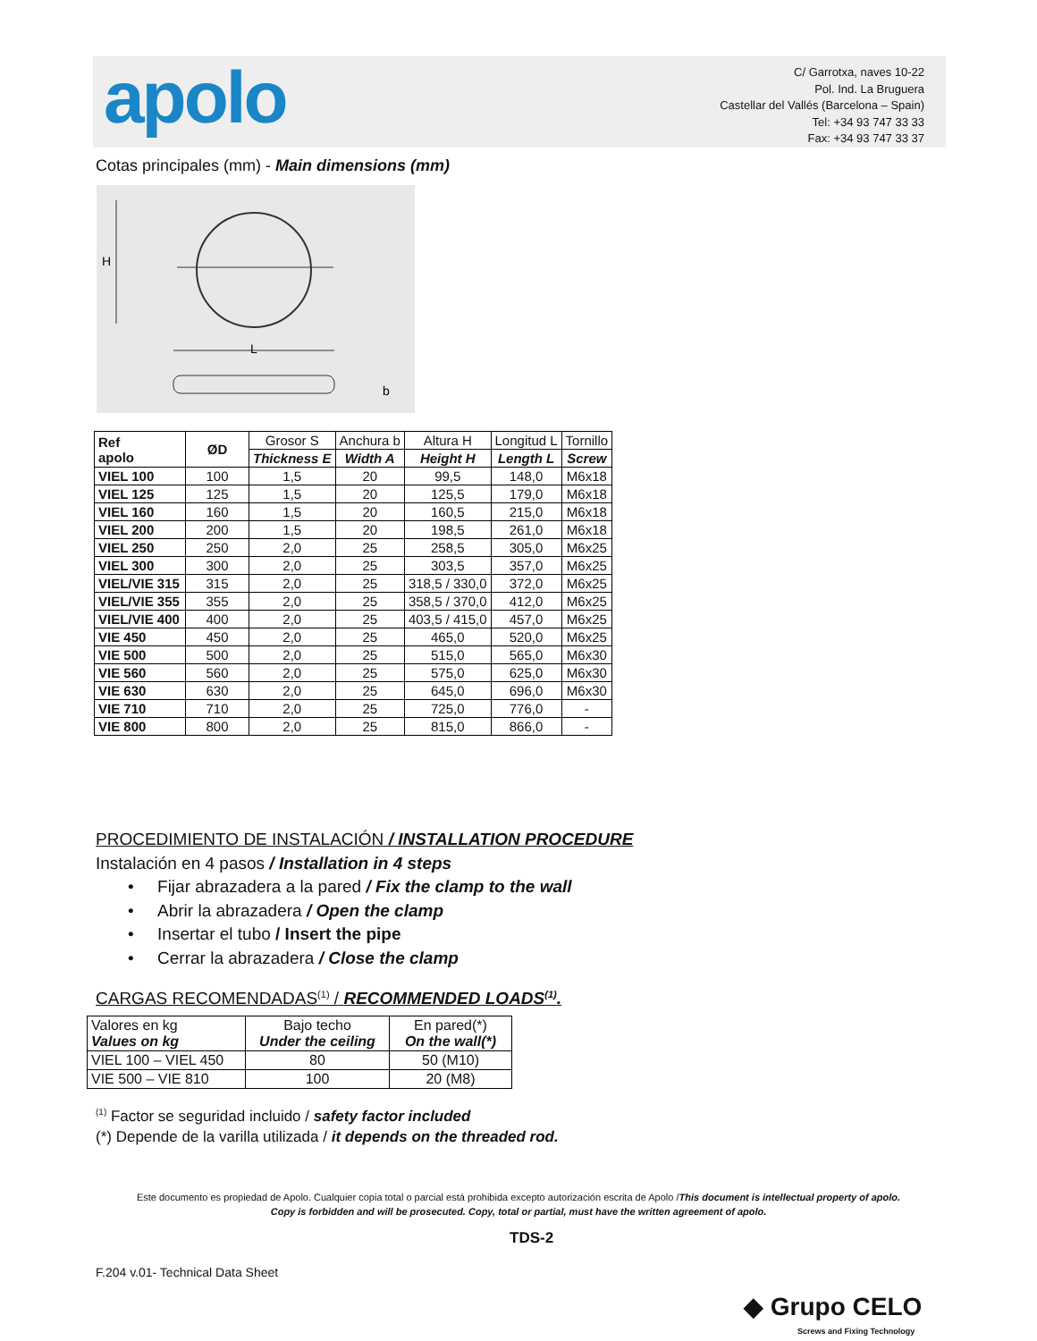apolo
C/ Garrotxa, naves 10-22
Pol. Ind. La Bruguera
Castellar del Vallés (Barcelona – Spain)
Tel: +34 93 747 33 33
Fax: +34 93 747 33 37
Cotas principales (mm) - Main dimensions (mm)
H
L
b
| Ref apolo | ØD | Grosor S | Anchura b | Altura H | Longitud L | Tornillo |
| | | Thickness E | Width A | Height H | Length L | Screw |
| VIEL 100 | 100 | 1,5 | 20 | 99,5 | 148,0 | M6x18 |
| VIEL 125 | 125 | 1,5 | 20 | 125,5 | 179,0 | M6x18 |
| VIEL 160 | 160 | 1,5 | 20 | 160,5 | 215,0 | M6x18 |
| VIEL 200 | 200 | 1,5 | 20 | 198,5 | 261,0 | M6x18 |
| VIEL 250 | 250 | 2,0 | 25 | 258,5 | 305,0 | M6x25 |
| VIEL 300 | 300 | 2,0 | 25 | 303,5 | 357,0 | M6x25 |
| VIEL/VIE 315 | 315 | 2,0 | 25 | 318,5 / 330,0 | 372,0 | M6x25 |
| VIEL/VIE 355 | 355 | 2,0 | 25 | 358,5 / 370,0 | 412,0 | M6x25 |
| VIEL/VIE 400 | 400 | 2,0 | 25 | 403,5 / 415,0 | 457,0 | M6x25 |
| VIE 450 | 450 | 2,0 | 25 | 465,0 | 520,0 | M6x25 |
| VIE 500 | 500 | 2,0 | 25 | 515,0 | 565,0 | M6x30 |
| VIE 560 | 560 | 2,0 | 25 | 575,0 | 625,0 | M6x30 |
| VIE 630 | 630 | 2,0 | 25 | 645,0 | 696,0 | M6x30 |
| VIE 710 | 710 | 2,0 | 25 | 725,0 | 776,0 | - |
| VIE 800 | 800 | 2,0 | 25 | 815,0 | 866,0 | - |
PROCEDIMIENTO DE INSTALACIÓN / INSTALLATION PROCEDURE
Instalación en 4 pasos / Installation in 4 steps
• Fijar abrazadera a la pared / Fix the clamp to the wall
• Abrir la abrazadera / Open the clamp
• Insertar el tubo / Insert the pipe
• Cerrar la abrazadera / Close the clamp
CARGAS RECOMENDADAS<sup>(1)</sup> / RECOMMENDED LOADS<sup>(1)</sup>.
| Valores en kg Values on kg | Bajo techo Under the ceiling | En pared(*) On the wall(*) |
| VIEL 100 – VIEL 450 | 80 | 50 (M10) |
| VIE 500 – VIE 810 | 100 | 20 (M8) |
<sup>(1)</sup> Factor se seguridad incluido / safety factor included
(*) Depende de la varilla utilizada / it depends on the threaded rod.
Este documento es propiedad de Apolo. Cualquier copia total o parcial está prohibida excepto autorización escrita de Apolo /This document is intellectual property of apolo.
Copy is forbidden and will be prosecuted. Copy, total or partial, must have the written agreement of apolo.
TDS-2
F.204 v.01- Technical Data Sheet
◆ Grupo CELO
Screws and Fixing Technology